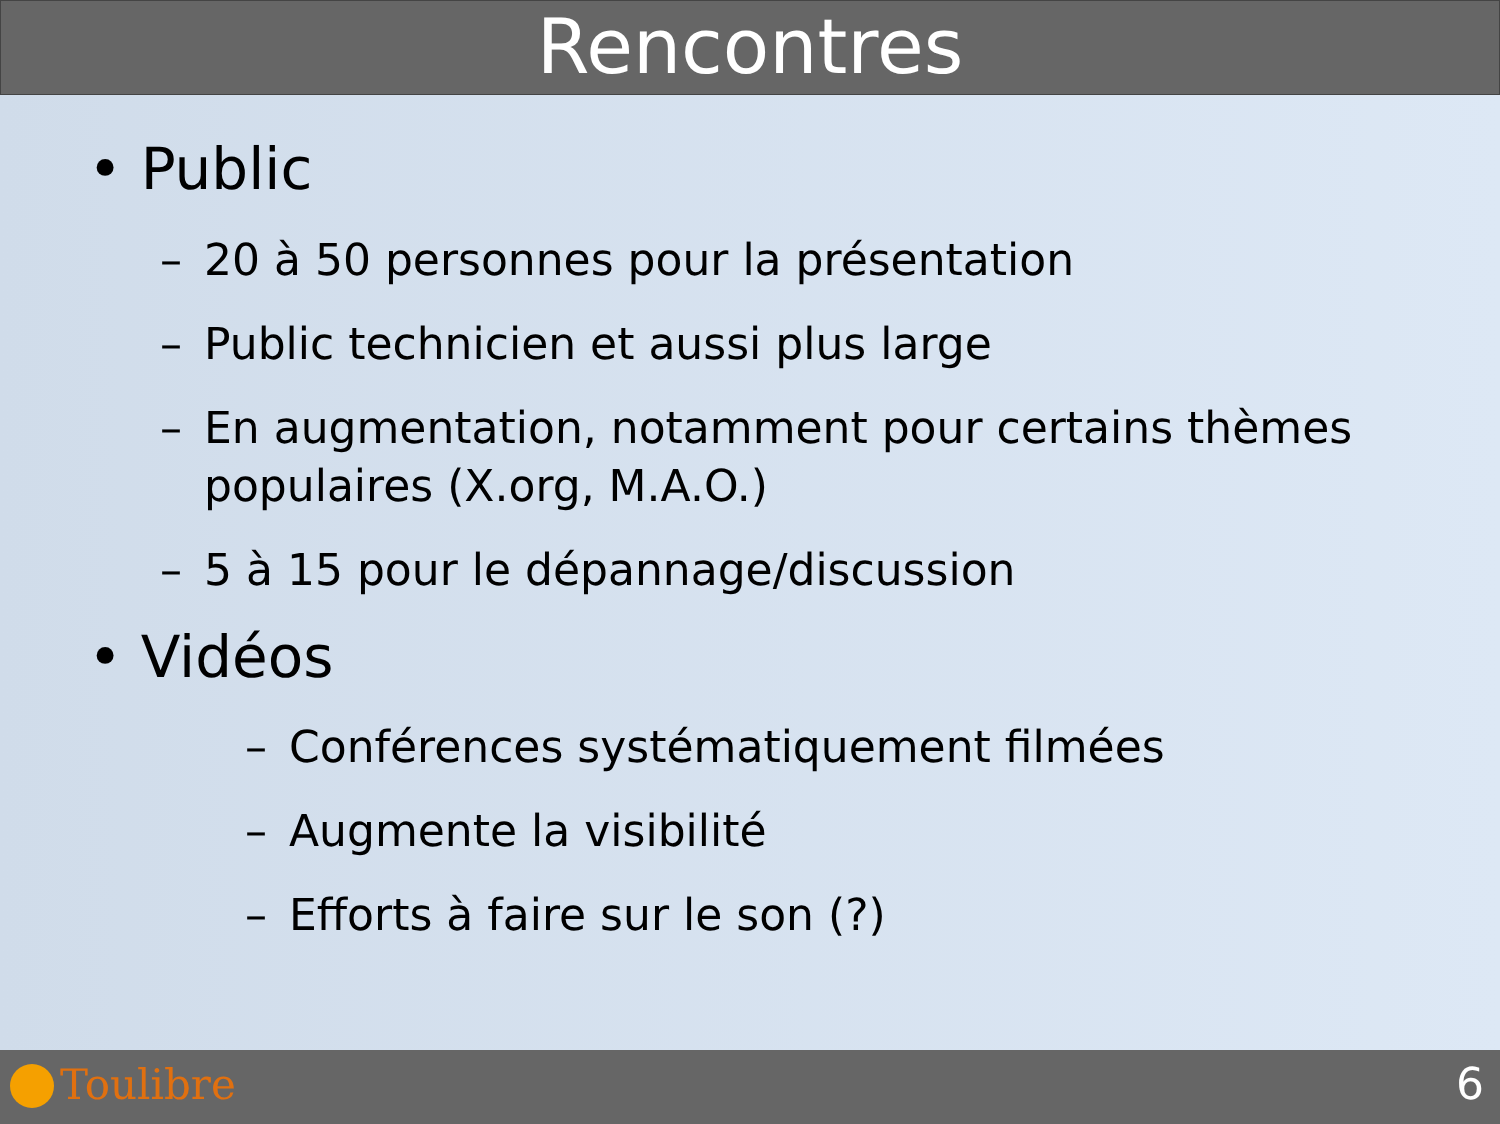Rencontres
• Public
– 20 à 50 personnes pour la présentation
– Public technicien et aussi plus large
– En augmentation, notamment pour certains thèmes populaires (X.org, M.A.O.)
– 5 à 15 pour le dépannage/discussion
• Vidéos
– Conférences systématiquement filmées
– Augmente la visibilité
– Efforts à faire sur le son (?)
Toulibre 6